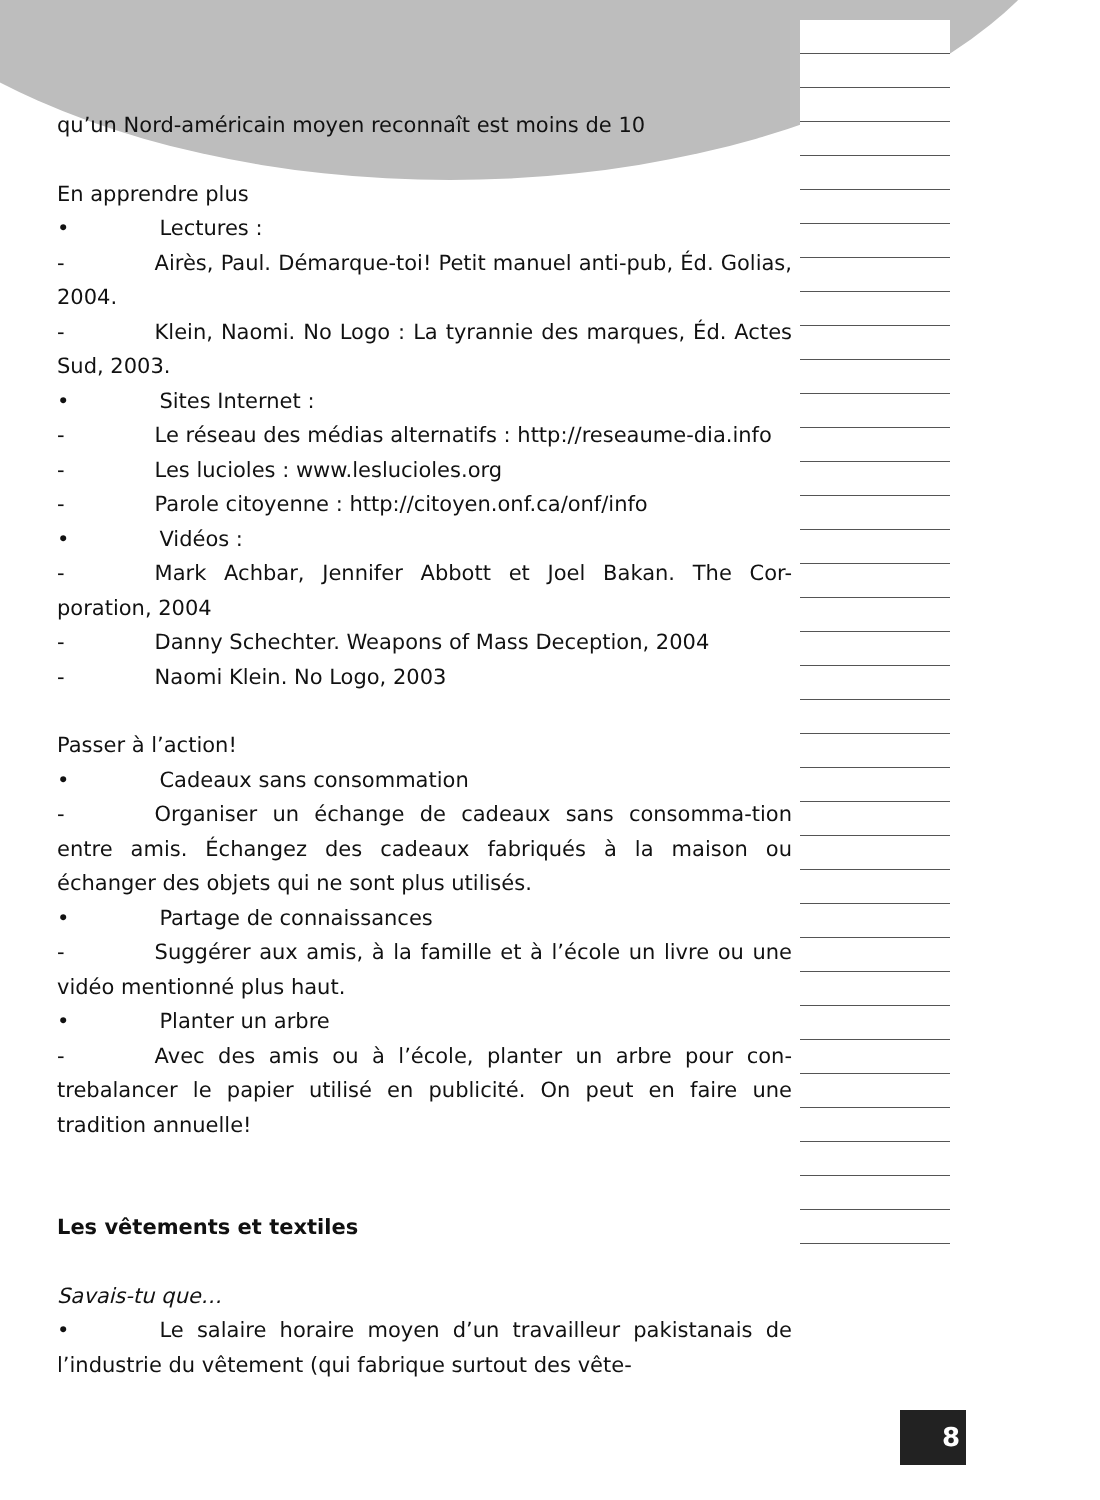qu’un Nord-américain moyen reconnaît est moins de 10
En apprendre plus
• Lectures :
- Airès, Paul. Démarque-toi! Petit manuel anti-pub, Éd. Golias, 2004.
- Klein, Naomi. No Logo : La tyrannie des marques, Éd. Actes Sud, 2003.
• Sites Internet :
- Le réseau des médias alternatifs : http://reseaume-dia.info
- Les lucioles : www.leslucioles.org
- Parole citoyenne : http://citoyen.onf.ca/onf/info
• Vidéos :
- Mark Achbar, Jennifer Abbott et Joel Bakan. The Cor-poration, 2004
- Danny Schechter. Weapons of Mass Deception, 2004
- Naomi Klein. No Logo, 2003
Passer à l’action!
• Cadeaux sans consommation
- Organiser un échange de cadeaux sans consomma-tion entre amis. Échangez des cadeaux fabriqués à la maison ou échanger des objets qui ne sont plus utilisés.
• Partage de connaissances
- Suggérer aux amis, à la famille et à l’école un livre ou une vidéo mentionné plus haut.
• Planter un arbre
- Avec des amis ou à l’école, planter un arbre pour con-trebalancer le papier utilisé en publicité. On peut en faire une tradition annuelle!
Les vêtements et textiles
Savais-tu que…
• Le salaire horaire moyen d’un travailleur pakistanais de l’industrie du vêtement (qui fabrique surtout des vête-
8